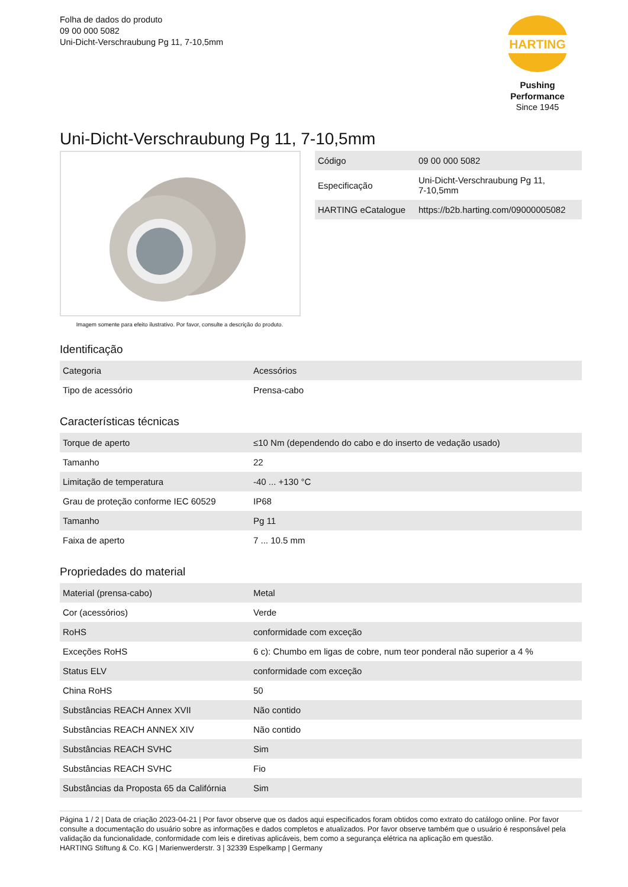Folha de dados do produto
09 00 000 5082
Uni-Dicht-Verschraubung Pg 11, 7-10,5mm
HARTING
Pushing Performance
Since 1945
Uni-Dicht-Verschraubung Pg 11, 7-10,5mm
Imagem somente para efeito ilustrativo. Por favor, consulte a descrição do produto.
| Código | 09 00 000 5082 |
| Especificação | Uni-Dicht-Verschraubung Pg 11, 7-10,5mm |
| HARTING eCatalogue | https://b2b.harting.com/09000005082 |
Identificação
| Categoria | Acessórios |
| Tipo de acessório | Prensa-cabo |
Características técnicas
| Torque de aperto | ≤10 Nm (dependendo do cabo e do inserto de vedação usado) |
| Tamanho | 22 |
| Limitação de temperatura | -40 ... +130 °C |
| Grau de proteção conforme IEC 60529 | IP68 |
| Tamanho | Pg 11 |
| Faixa de aperto | 7 ... 10.5 mm |
Propriedades do material
| Material (prensa-cabo) | Metal |
| Cor (acessórios) | Verde |
| RoHS | conformidade com exceção |
| Exceções RoHS | 6 c): Chumbo em ligas de cobre, num teor ponderal não superior a 4 % |
| Status ELV | conformidade com exceção |
| China RoHS | 50 |
| Substâncias REACH Annex XVII | Não contido |
| Substâncias REACH ANNEX XIV | Não contido |
| Substâncias REACH SVHC | Sim |
| Substâncias REACH SVHC | Fio |
| Substâncias da Proposta 65 da Califórnia | Sim |
Página 1 / 2 | Data de criação 2023-04-21 | Por favor observe que os dados aqui especificados foram obtidos como extrato do catálogo online. Por favor consulte a documentação do usuário sobre as informações e dados completos e atualizados. Por favor observe também que o usuário é responsável pela validação da funcionalidade, conformidade com leis e diretivas aplicáveis, bem como a segurança elétrica na aplicação em questão.
HARTING Stiftung & Co. KG | Marienwerderstr. 3 | 32339 Espelkamp | Germany